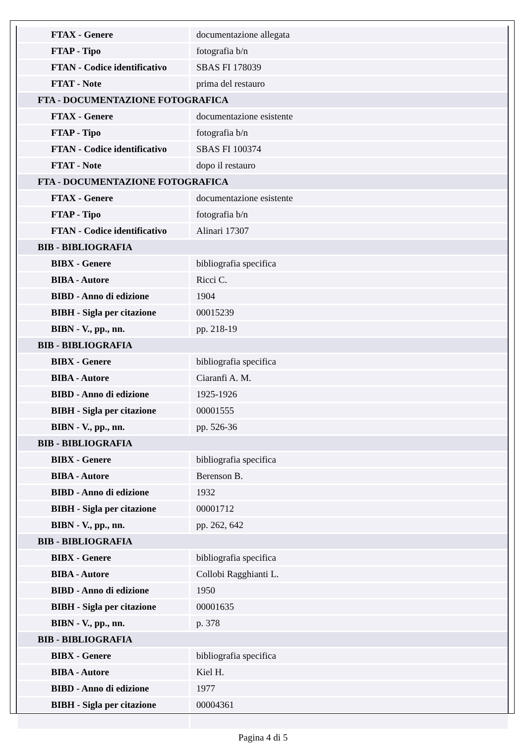| FTAX - Genere | documentazione allegata |
| FTAP - Tipo | fotografia b/n |
| FTAN - Codice identificativo | SBAS FI 178039 |
| FTAT - Note | prima del restauro |
| FTA - DOCUMENTAZIONE FOTOGRAFICA | |
| FTAX - Genere | documentazione esistente |
| FTAP - Tipo | fotografia b/n |
| FTAN - Codice identificativo | SBAS FI 100374 |
| FTAT - Note | dopo il restauro |
| FTA - DOCUMENTAZIONE FOTOGRAFICA | |
| FTAX - Genere | documentazione esistente |
| FTAP - Tipo | fotografia b/n |
| FTAN - Codice identificativo | Alinari 17307 |
| BIB - BIBLIOGRAFIA | |
| BIBX - Genere | bibliografia specifica |
| BIBA - Autore | Ricci C. |
| BIBD - Anno di edizione | 1904 |
| BIBH - Sigla per citazione | 00015239 |
| BIBN - V., pp., nn. | pp. 218-19 |
| BIB - BIBLIOGRAFIA | |
| BIBX - Genere | bibliografia specifica |
| BIBA - Autore | Ciaranfi A. M. |
| BIBD - Anno di edizione | 1925-1926 |
| BIBH - Sigla per citazione | 00001555 |
| BIBN - V., pp., nn. | pp. 526-36 |
| BIB - BIBLIOGRAFIA | |
| BIBX - Genere | bibliografia specifica |
| BIBA - Autore | Berenson B. |
| BIBD - Anno di edizione | 1932 |
| BIBH - Sigla per citazione | 00001712 |
| BIBN - V., pp., nn. | pp. 262, 642 |
| BIB - BIBLIOGRAFIA | |
| BIBX - Genere | bibliografia specifica |
| BIBA - Autore | Collobi Ragghianti L. |
| BIBD - Anno di edizione | 1950 |
| BIBH - Sigla per citazione | 00001635 |
| BIBN - V., pp., nn. | p. 378 |
| BIB - BIBLIOGRAFIA | |
| BIBX - Genere | bibliografia specifica |
| BIBA - Autore | Kiel H. |
| BIBD - Anno di edizione | 1977 |
| BIBH - Sigla per citazione | 00004361 |
Pagina 4 di 5